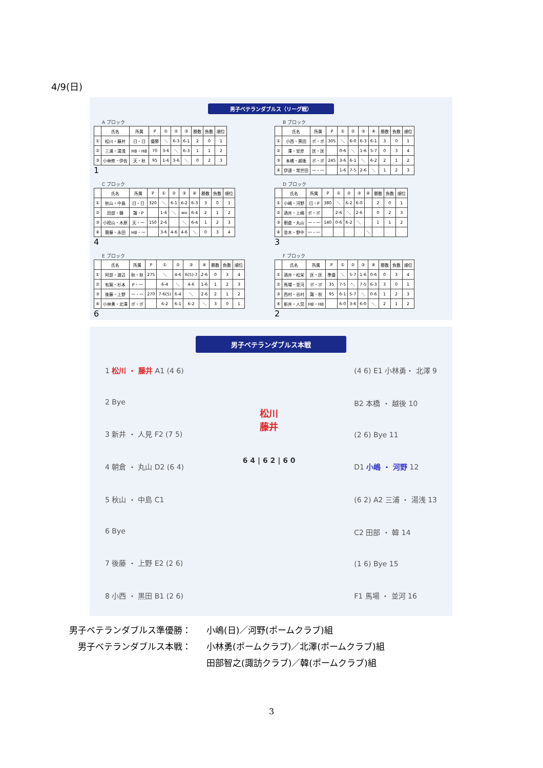4/9(日)
男子ベテランダブルス（リーグ戦）
A ブロック
| | 氏名 | 所属 | P | ① | ② | ③ | 勝数 | 負数 | 順位 |
| --- | --- | --- | --- | --- | --- | --- | --- | --- | --- |
| ① | 松川・藤井 | 日・日 | 優勝 | ＼ | 6-3 | 6-1 | 2 | 0 | 1 |
| ② | 三浦・湯浅 | HB・HB | 70 | 3-6 | ＼ | 6-3 | 1 | 1 | 2 |
| ③ | 小林修・伊佐 | 天・秋 | 95 | 1-6 | 3-6 | ＼ | 0 | 2 | 3 |
1
B ブロック
| | 氏名 | 所属 | P | ① | ② | ③ | ④ | 勝数 | 負数 | 順位 |
| --- | --- | --- | --- | --- | --- | --- | --- | --- | --- | --- |
| ① | 小西・黒田 | ポ・ポ | 305 | ＼ | 6-0 | 6-3 | 6-1 | 3 | 0 | 1 |
| ② | 澤・安彦 | 匡・匡 | | 0-6 | ＼ | 1-6 | 5-7 | 0 | 3 | 4 |
| ③ | 本橋・越後 | ポ・ポ | 245 | 3-6 | 6-1 | ＼ | 6-2 | 2 | 1 | 2 |
| ④ | 伊達・常世田 | 一・一 | | 1-6 | 7-5 | 2-6 | ＼ | 1 | 2 | 3 |
C ブロック
| | 氏名 | 所属 | P | ① | ② | ③ | ④ | 勝数 | 負数 | 順位 |
| --- | --- | --- | --- | --- | --- | --- | --- | --- | --- | --- |
| ① | 秋山・中島 | 日・日 | 320 | ＼ | 6-1 | 6-2 | 6-3 | 3 | 0 | 1 |
| ② | 田部・韓 | 諏・P | | 1-6 | ＼ | wo | 6-4 | 2 | 1 | 2 |
| ③ | 小桧山・木原 | 天・一 | 150 | 2-6 | | ＼ | 6-4 | 1 | 2 | 3 |
| ④ | 齋藤・永田 | HB・一 | | 3-6 | 4-6 | 4-6 | ＼ | 0 | 3 | 4 |
4
D ブロック
| | 氏名 | 所属 | P | ① | ② | ③ | ④ | 勝数 | 負数 | 順位 |
| --- | --- | --- | --- | --- | --- | --- | --- | --- | --- | --- |
| ① | 小嶋・河野 | 日・P | 380 | ＼ | 6-2 | 6-0 | | 2 | 0 | 1 |
| ② | 酒井・上嶋 | ポ・ポ | | 2-6 | ＼ | 2-6 | | 0 | 2 | 3 |
| ③ | 朝倉・丸山 | 一・一 | 140 | 0-6 | 6-2 | ＼ | | 1 | 1 | 2 |
| ④ | 並木・野中 | 一・一 | | | | | ＼ | | | |
3
E ブロック
| | 氏名 | 所属 | P | ① | ② | ③ | ④ | 勝数 | 負数 | 順位 |
| --- | --- | --- | --- | --- | --- | --- | --- | --- | --- | --- |
| ① | 阿部・渡辺 | 秋・秋 | 275 | ＼ | 4-6 | 6(5)-7 | 2-6 | 0 | 3 | 4 |
| ② | 有賀・杉本 | P・一 | | 6-4 | ＼ | 4-6 | 1-6 | 1 | 2 | 3 |
| ③ | 後藤・上野 | 一・一 | 270 | 7-6(5) | 6-4 | ＼ | 2-6 | 2 | 1 | 2 |
| ④ | 小林勇・北澤 | ポ・ポ | | 6-2 | 6-1 | 6-2 | ＼ | 3 | 0 | 1 |
6
F ブロック
| | 氏名 | 所属 | P | ① | ② | ③ | ④ | 勝数 | 負数 | 順位 |
| --- | --- | --- | --- | --- | --- | --- | --- | --- | --- | --- |
| ① | 酒井・松栄 | 匡・匡 | 準優 | ＼ | 5-7 | 1-6 | 0-6 | 0 | 3 | 4 |
| ② | 馬場・並河 | ポ・ポ | 35 | 7-5 | ＼ | 7-5 | 6-3 | 3 | 0 | 1 |
| ③ | 西村・谷村 | 諏・秋 | 95 | 6-1 | 5-7 | ＼ | 0-6 | 1 | 2 | 3 |
| ④ | 新井・人見 | HB・HB | | 6-0 | 3-6 | 6-0 | ＼ | 2 | 1 | 2 |
2
男子ベテランダブルス本戦
1 松川 ・ 藤井 A1 (4 6)
2 Bye
3 新井 ・ 人見 F2 (7 5)
4 朝倉 ・ 丸山 D2 (6 4)
5 秋山 ・ 中島 C1
6 Bye
7 後藤 ・ 上野 E2 (2 6)
8 小西 ・ 黒田 B1 (2 6)
松川
藤井
6 4 | 6 2 | 6 0
(4 6) E1 小林勇・ 北澤 9
B2 本橋 ・ 越後 10
(2 6) Bye 11
D1 小嶋 ・ 河野 12
(6 2) A2 三浦 ・ 湯浅 13
C2 田部 ・ 韓 14
(1 6) Bye 15
F1 馬場 ・ 並河 16
| 男子ベテランダブルス準優勝： | 小嶋(日)／河野(ポームクラブ)組 |
| 男子ベテランダブルス本戦： | 小林勇(ポームクラブ)／北澤(ポームクラブ)組 |
| | 田部智之(諏訪クラブ)／韓(ポームクラブ)組 |
3